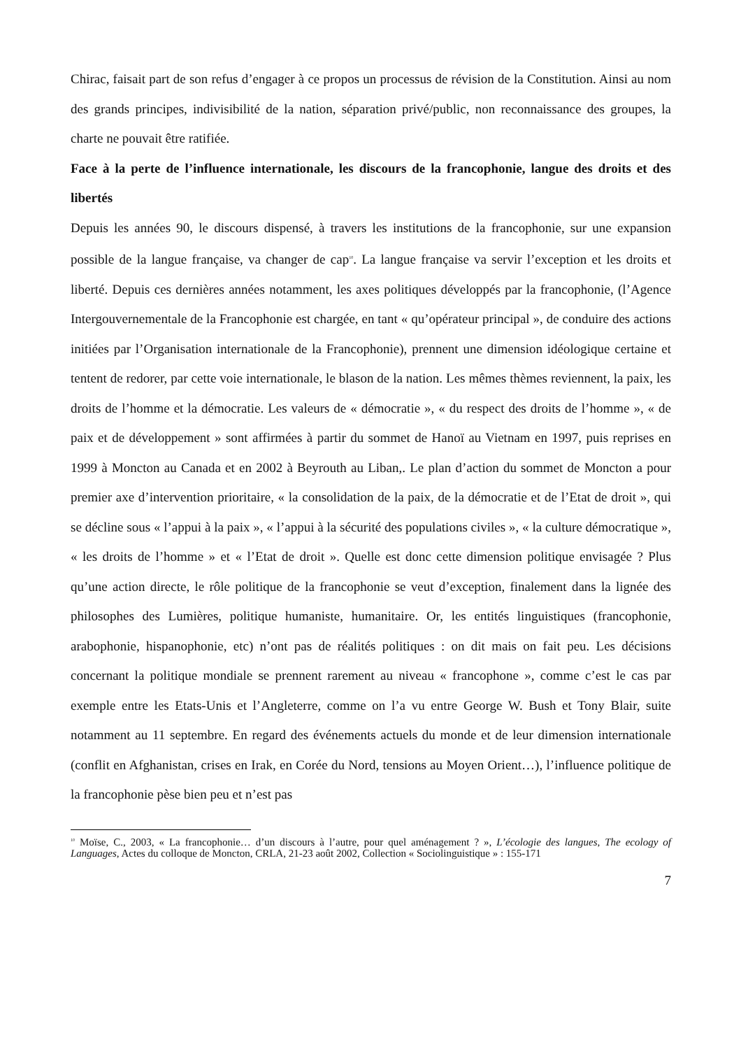Chirac, faisait part de son refus d’engager à ce propos un processus de révision de la Constitution. Ainsi au nom des grands principes, indivisibilité de la nation, séparation privé/public, non reconnaissance des groupes, la charte ne pouvait être ratifiée.
Face à la perte de l’influence internationale, les discours de la francophonie, langue des droits et des libertés
Depuis les années 90, le discours dispensé, à travers les institutions de la francophonie, sur une expansion possible de la langue française, va changer de cap<sup>10</sup>. La langue française va servir l’exception et les droits et liberté. Depuis ces dernières années notamment, les axes politiques développés par la francophonie, (l’Agence Intergouvernementale de la Francophonie est chargée, en tant « qu’opérateur principal », de conduire des actions initiées par l’Organisation internationale de la Francophonie), prennent une dimension idéologique certaine et tentent de redorer, par cette voie internationale, le blason de la nation. Les mêmes thèmes reviennent, la paix, les droits de l’homme et la démocratie. Les valeurs de « démocratie », « du respect des droits de l’homme », « de paix et de développement » sont affirmées à partir du sommet de Hanoï au Vietnam en 1997, puis reprises en 1999 à Moncton au Canada et en 2002 à Beyrouth au Liban,. Le plan d’action du sommet de Moncton a pour premier axe d’intervention prioritaire, « la consolidation de la paix, de la démocratie et de l’Etat de droit », qui se décline sous « l’appui à la paix », « l’appui à la sécurité des populations civiles », « la culture démocratique », « les droits de l’homme » et « l’Etat de droit ». Quelle est donc cette dimension politique envisagée ? Plus qu’une action directe, le rôle politique de la francophonie se veut d’exception, finalement dans la lignée des philosophes des Lumières, politique humaniste, humanitaire. Or, les entités linguistiques (francophonie, arabophonie, hispanophonie, etc) n’ont pas de réalités politiques : on dit mais on fait peu. Les décisions concernant la politique mondiale se prennent rarement au niveau « francophone », comme c’est le cas par exemple entre les Etats-Unis et l’Angleterre, comme on l’a vu entre George W. Bush et Tony Blair, suite notamment au 11 septembre. En regard des événements actuels du monde et de leur dimension internationale (conflit en Afghanistan, crises en Irak, en Corée du Nord, tensions au Moyen Orient…), l’influence politique de la francophonie pèse bien peu et n’est pas
<sup>10</sup> Moïse, C., 2003, « La francophonie… d’un discours à l’autre, pour quel aménagement ? », L’écologie des langues, The ecology of Languages, Actes du colloque de Moncton, CRLA, 21-23 août 2002, Collection « Sociolinguistique » : 155-171
7